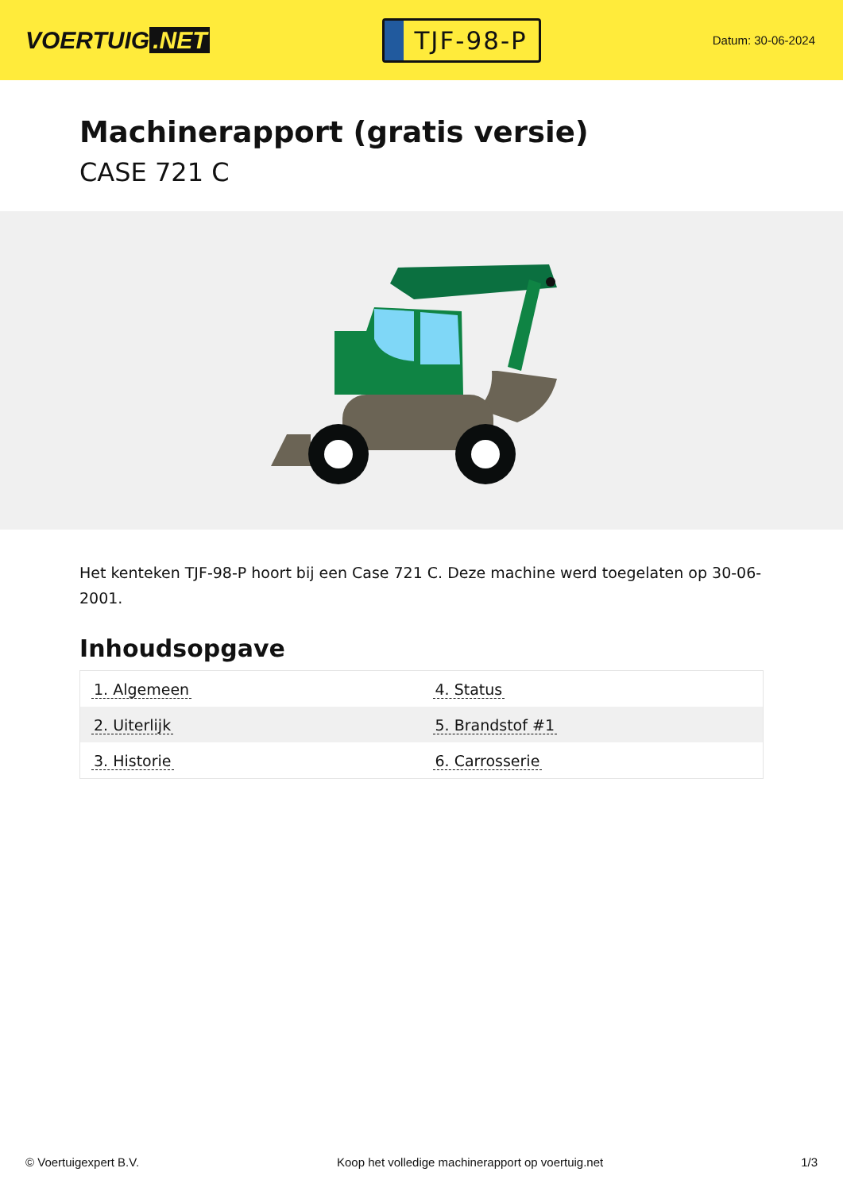VOERTUIG.NET
TJF-98-P
Datum: 30-06-2024
Machinerapport (gratis versie)
CASE 721 C
Het kenteken TJF-98-P hoort bij een Case 721 C. Deze machine werd toegelaten op 30-06-2001.
Inhoudsopgave
| 1. Algemeen | 4. Status |
| 2. Uiterlijk | 5. Brandstof #1 |
| 3. Historie | 6. Carrosserie |
© Voertuigexpert B.V. Koop het volledige machinerapport op voertuig.net 1/3